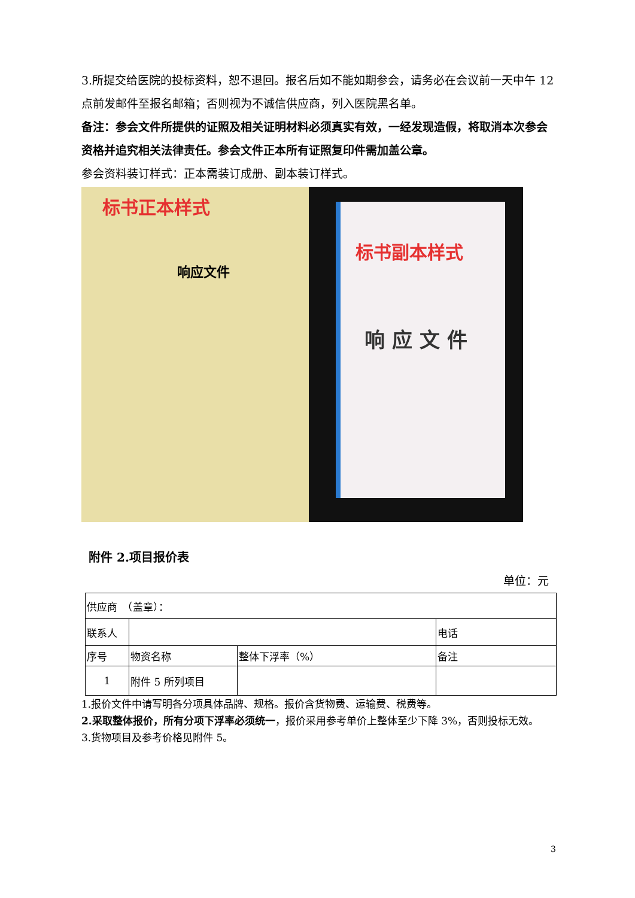3.所提交给医院的投标资料，恕不退回。报名后如不能如期参会，请务必在会议前一天中午 12 点前发邮件至报名邮箱；否则视为不诚信供应商，列入医院黑名单。
备注：参会文件所提供的证照及相关证明材料必须真实有效，一经发现造假，将取消本次参会资格并追究相关法律责任。参会文件正本所有证照复印件需加盖公章。
参会资料装订样式：正本需装订成册、副本装订样式。
标书正本样式
响应文件
标书副本样式
响 应 文 件
附件 2.项目报价表
单位：元
| 供应商 （盖章）： | | | |
| 联系人 | | | 电话 |
| 序号 | 物资名称 | 整体下浮率（%） | 备注 |
| 1 | 附件 5 所列项目 | | |
1.报价文件中请写明各分项具体品牌、规格。报价含货物费、运输费、税费等。
2.采取整体报价，所有分项下浮率必须统一，报价采用参考单价上整体至少下降 3%，否则投标无效。
3.货物项目及参考价格见附件 5。
3